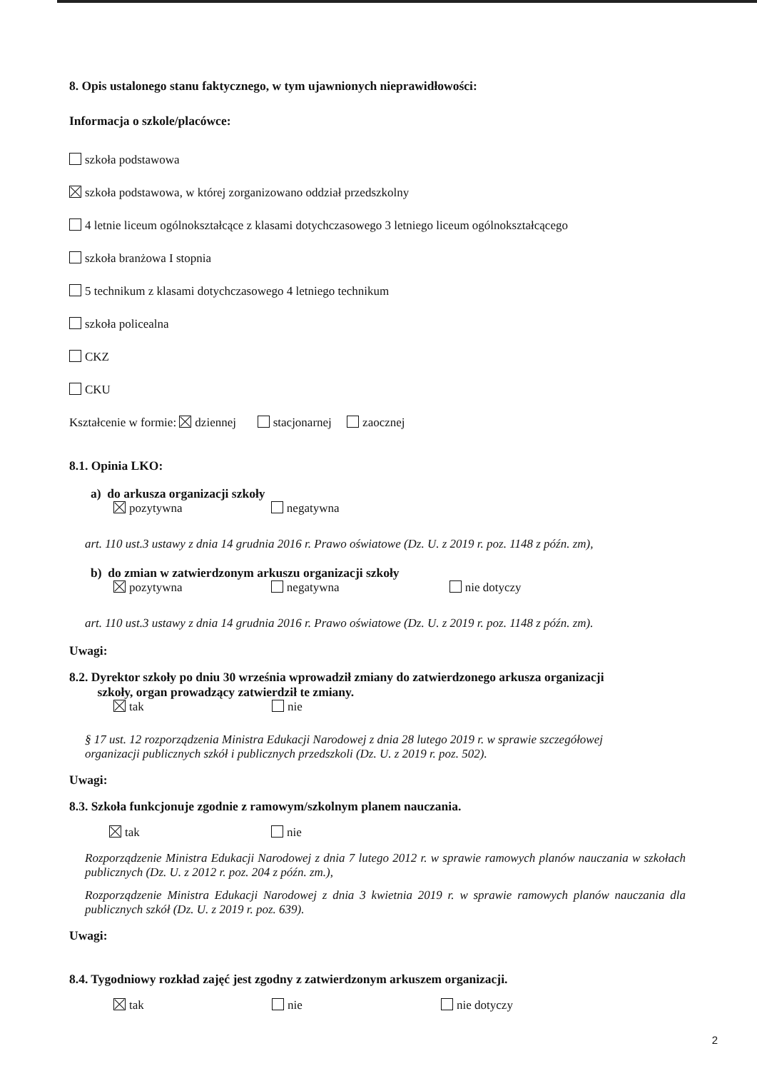8. Opis ustalonego stanu faktycznego, w tym ujawnionych nieprawidłowości:
Informacja o szkole/placówce:
szkoła podstawowa
szkoła podstawowa, w której zorganizowano oddział przedszkolny
4 letnie liceum ogólnokształcące z klasami dotychczasowego 3 letniego liceum ogólnokształcącego
szkoła branżowa I stopnia
5 technikum z klasami dotychczasowego 4 letniego technikum
szkoła policealna
CKZ
CKU
Kształcenie w formie: dziennej stacjonarnej zaocznej
8.1. Opinia LKO:
a) do arkusza organizacji szkoły
pozytywna negatywna
art. 110 ust.3 ustawy z dnia 14 grudnia 2016 r. Prawo oświatowe (Dz. U. z 2019 r. poz. 1148 z późn. zm),
b) do zmian w zatwierdzonym arkuszu organizacji szkoły
pozytywna negatywna nie dotyczy
art. 110 ust.3 ustawy z dnia 14 grudnia 2016 r. Prawo oświatowe (Dz. U. z 2019 r. poz. 1148 z późn. zm).
Uwagi:
8.2. Dyrektor szkoły po dniu 30 września wprowadził zmiany do zatwierdzonego arkusza organizacji
szkoły, organ prowadzący zatwierdził te zmiany.
tak nie
§ 17 ust. 12 rozporządzenia Ministra Edukacji Narodowej z dnia 28 lutego 2019 r. w sprawie szczegółowej
organizacji publicznych szkół i publicznych przedszkoli (Dz. U. z 2019 r. poz. 502).
Uwagi:
8.3. Szkoła funkcjonuje zgodnie z ramowym/szkolnym planem nauczania.
tak nie
Rozporządzenie Ministra Edukacji Narodowej z dnia 7 lutego 2012 r. w sprawie ramowych planów nauczania w szkołach publicznych (Dz. U. z 2012 r. poz. 204 z późn. zm.),
Rozporządzenie Ministra Edukacji Narodowej z dnia 3 kwietnia 2019 r. w sprawie ramowych planów nauczania dla publicznych szkół (Dz. U. z 2019 r. poz. 639).
Uwagi:
8.4. Tygodniowy rozkład zajęć jest zgodny z zatwierdzonym arkuszem organizacji.
tak nie nie dotyczy
2